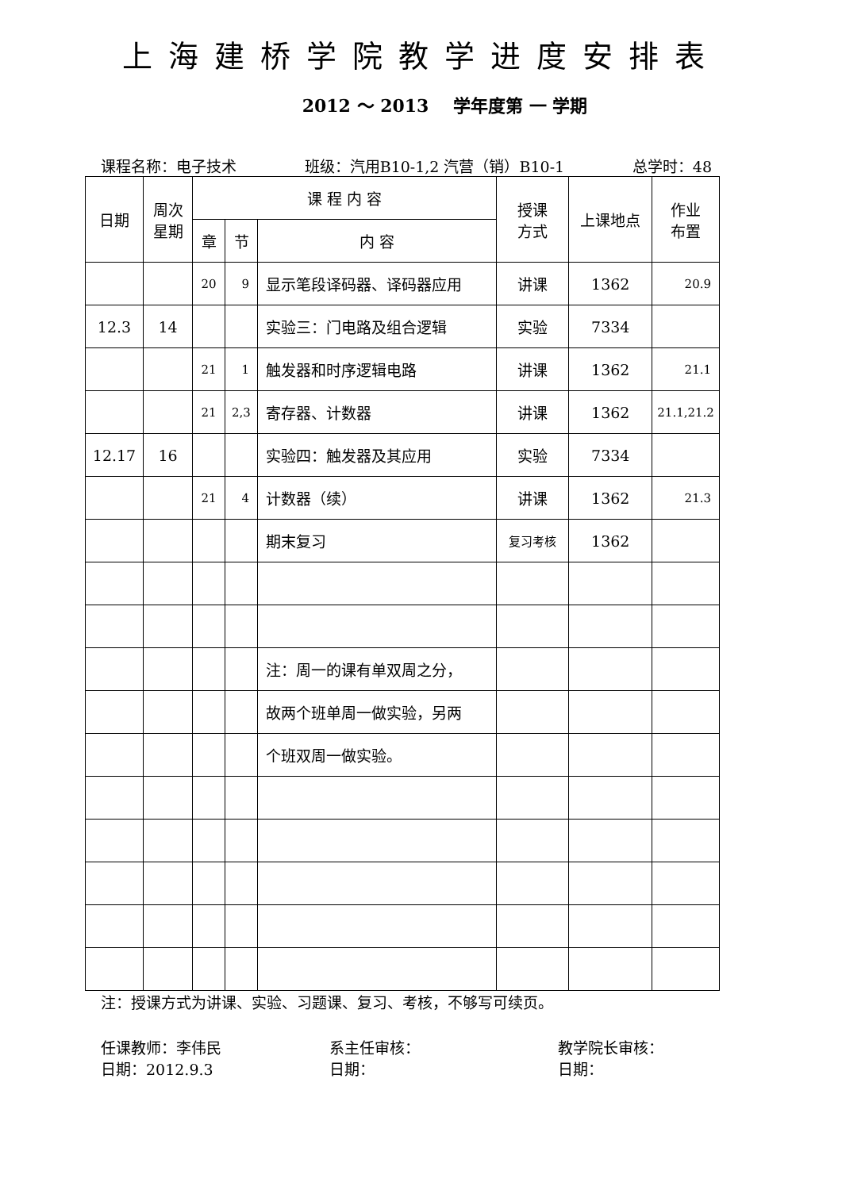上海建桥学院教学进度安排表
2012 ～ 2013 学年度第 一 学期
课程名称：电子技术 班级：汽用B10-1,2 汽营（销）B10-1 总学时：48
| 日期 | 周次 星期 | 课 程 内 容 | | | 授课 方式 | 上课地点 | 作业 布置 |
| --- | --- | --- | --- | --- | --- | --- | --- |
| | | 章 | 节 | 内 容 | | | |
| | | 20 | 9 | 显示笔段译码器、译码器应用 | 讲课 | 1362 | 20.9 |
| 12.3 | 14 | | | 实验三：门电路及组合逻辑 | 实验 | 7334 | |
| | | 21 | 1 | 触发器和时序逻辑电路 | 讲课 | 1362 | 21.1 |
| | | 21 | 2,3 | 寄存器、计数器 | 讲课 | 1362 | 21.1,21.2 |
| 12.17 | 16 | | | 实验四：触发器及其应用 | 实验 | 7334 | |
| | | 21 | 4 | 计数器（续） | 讲课 | 1362 | 21.3 |
| | | | | 期末复习 | 复习考核 | 1362 | |
| | | | | 注：周一的课有单双周之分， | | | |
| | | | | 故两个班单周一做实验，另两 | | | |
| | | | | 个班双周一做实验。 | | | |
注：授课方式为讲课、实验、习题课、复习、考核，不够写可续页。
任课教师：李伟民
日期：2012.9.3
系主任审核：
日期：
教学院长审核：
日期：